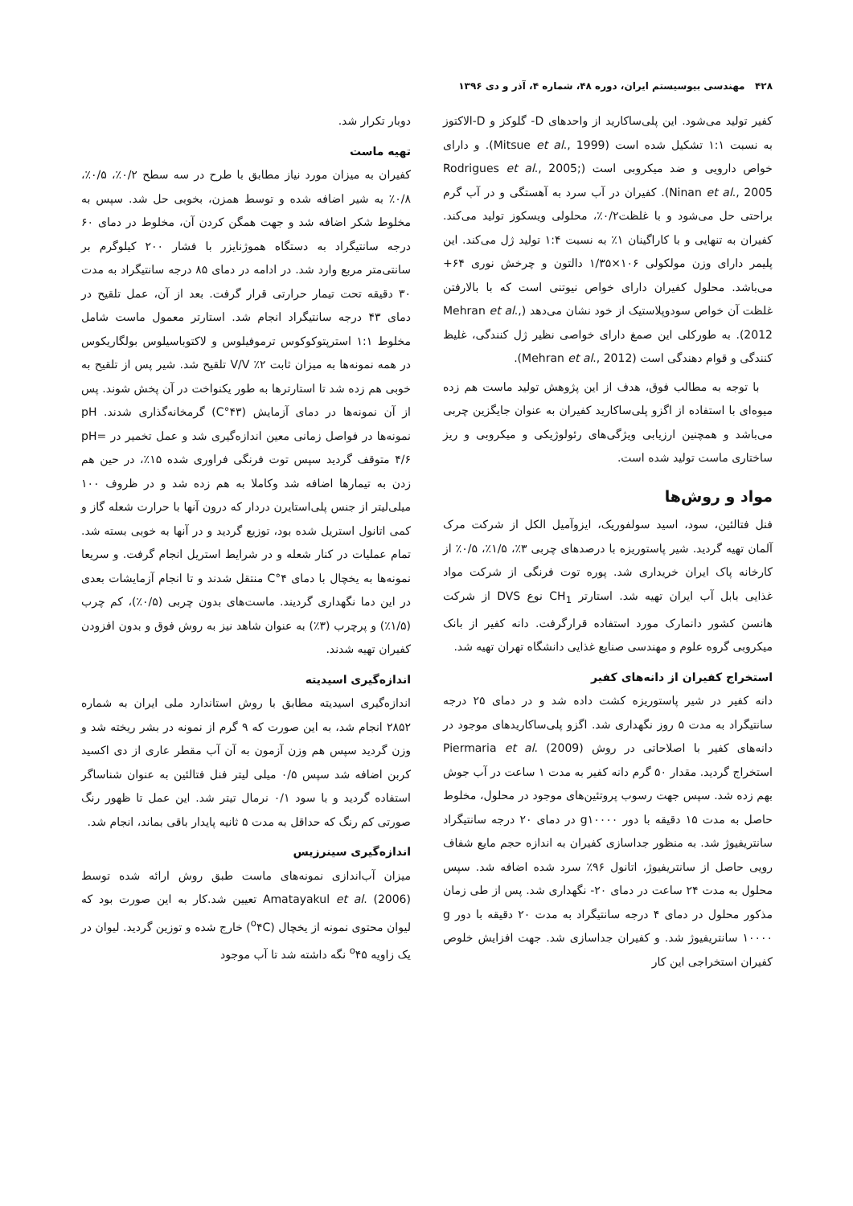۴۲۸ مهندسی بیوسیستم ایران، دوره ۴۸، شماره ۴، آذر و دی ۱۳۹۶
کفیر تولید می‌شود. این پلی‌ساکارید از واحدهای D- گلوکز و D-الاکتوز به نسبت ۱:۱ تشکیل شده است (Mitsue et al., 1999). و دارای خواص دارویی و ضد میکروبی است (Rodrigues et al., 2005; Ninan et al., 2005). کفیران در آب سرد به آهستگی و در آب گرم براحتی حل می‌شود و با غلظت۰/۲٪، محلولی ویسکوز تولید می‌کند. کفیران به تنهایی و با کاراگینان ۱٪ به نسبت ۱:۴ تولید ژل می‌کند. این پلیمر دارای وزن مولکولی ۱۰۶×۱/۳۵ دالتون و چرخش نوری ۶۴+ می‌باشد. محلول کفیران دارای خواص نیوتنی است که با بالارفتن غلظت آن خواص سودوپلاستیک از خود نشان می‌دهد (Mehran et al., 2012). به طورکلی این صمغ دارای خواصی نظیر ژل کنندگی، غلیظ کنندگی و قوام دهندگی است (Mehran et al., 2012).
با توجه به مطالب فوق، هدف از این پژوهش تولید ماست هم زده میوه‌ای با استفاده از اگزو پلی‌ساکارید کفیران به عنوان جایگزین چربی می‌باشد و همچنین ارزیابی ویژگی‌های رئولوژیکی و میکروبی و ریز ساختاری ماست تولید شده است.
مواد و روش‌ها
فنل فتالئین، سود، اسید سولفوریک، ایزوآمیل الکل از شرکت مرک آلمان تهیه گردید. شیر پاستوریزه با درصدهای چربی ۳٪، ۱/۵٪، ۰/۵٪ از کارخانه پاک ایران خریداری شد. پوره توت فرنگی از شرکت مواد غذایی بابل آب ایران تهیه شد. استارتر CH<sub>1</sub> نوع DVS از شرکت هانسن کشور دانمارک مورد استفاده قرارگرفت. دانه کفیر از بانک میکروبی گروه علوم و مهندسی صنایع غذایی دانشگاه تهران تهیه شد.
استخراج کفیران از دانه‌های کفیر
دانه کفیر در شیر پاستوریزه کشت داده شد و در دمای ۲۵ درجه سانتیگراد به مدت ۵ روز نگهداری شد. اگزو پلی‌ساکاریدهای موجود در دانه‌های کفیر با اصلاحاتی در روش Piermaria et al. (2009) استخراج گردید. مقدار ۵۰ گرم دانه کفیر به مدت ۱ ساعت در آب جوش بهم زده شد. سپس جهت رسوب پروتئین‌های موجود در محلول، مخلوط حاصل به مدت ۱۵ دقیقه با دور g۱۰۰۰۰ در دمای ۲۰ درجه سانتیگراد سانتریفیوژ شد. به منظور جداسازی کفیران به اندازه حجم مایع شفاف رویی حاصل از سانتریفیوژ، اتانول ۹۶٪ سرد شده اضافه شد. سپس محلول به مدت ۲۴ ساعت در دمای ۲۰- نگهداری شد. پس از طی زمان مذکور محلول در دمای ۴ درجه سانتیگراد به مدت ۲۰ دقیقه با دور g ۱۰۰۰۰ سانتریفیوژ شد. و کفیران جداسازی شد. جهت افزایش خلوص کفیران استخراجی این کار
دوبار تکرار شد.
تهیه ماست
کفیران به میزان مورد نیاز مطابق با طرح در سه سطح ۰/۲٪، ۰/۵٪، ۰/۸٪ به شیر اضافه شده و توسط همزن، بخوبی حل شد. سپس به مخلوط شکر اضافه شد و جهت همگن کردن آن، مخلوط در دمای ۶۰ درجه سانتیگراد به دستگاه هموژنایزر با فشار ۲۰۰ کیلوگرم بر سانتی‌متر مربع وارد شد. در ادامه در دمای ۸۵ درجه سانتیگراد به مدت ۳۰ دقیقه تحت تیمار حرارتی قرار گرفت. بعد از آن، عمل تلقیح در دمای ۴۳ درجه سانتیگراد انجام شد. استارتر معمول ماست شامل مخلوط ۱:۱ استرپتوکوکوس ترموفیلوس و لاکتوباسیلوس بولگاریکوس در همه نمونه‌ها به میزان ثابت ۲٪ V/V تلقیح شد. شیر پس از تلقیح به خوبی هم زده شد تا استارترها به طور یکنواخت در آن پخش شوند. پس از آن نمونه‌ها در دمای آزمایش (۴۳°C) گرمخانه‌گذاری شدند. pH نمونه‌ها در فواصل زمانی معین اندازه‌گیری شد و عمل تخمیر در pH= ۴/۶ متوقف گردید سپس توت فرنگی فراوری شده ۱۵٪، در حین هم زدن به تیمارها اضافه شد وکاملا به هم زده شد و در ظروف ۱۰۰ میلی‌لیتر از جنس پلی‌استایرن دردار که درون آنها با حرارت شعله گاز و کمی اتانول استریل شده بود، توزیع گردید و در آنها به خوبی بسته شد. تمام عملیات در کنار شعله و در شرایط استریل انجام گرفت. و سریعا نمونه‌ها به یخچال با دمای ۴°C منتقل شدند و تا انجام آزمایشات بعدی در این دما نگهداری گردیند. ماست‌های بدون چربی (۰/۵٪)، کم چرب (۱/۵٪) و پرچرب (۳٪) به عنوان شاهد نیز به روش فوق و بدون افزودن کفیران تهیه شدند.
اندازه‌گیری اسیدیته
اندازه‌گیری اسیدیته مطابق با روش استاندارد ملی ایران به شماره ۲۸۵۲ انجام شد، به این صورت که ۹ گرم از نمونه در بشر ریخته شد و وزن گردید سپس هم وزن آزمون به آن آب مقطر عاری از دی اکسید کربن اضافه شد سپس ۰/۵ میلی لیتر فنل فتالئین به عنوان شناساگر استفاده گردید و با سود ۰/۱ نرمال تیتر شد. این عمل تا ظهور رنگ صورتی کم رنگ که حداقل به مدت ۵ ثانیه پایدار باقی بماند، انجام شد.
اندازه‌گیری سینرزیس
میزان آب‌اندازی نمونه‌های ماست طبق روش ارائه شده توسط Amatayakul et al. (2006) تعیین شد.کار به این صورت بود که لیوان محتوی نمونه از یخچال (<sup>o</sup>۴C) خارج شده و توزین گردید. لیوان در یک زاویه <sup>o</sup>۴۵ نگه داشته شد تا آب موجود